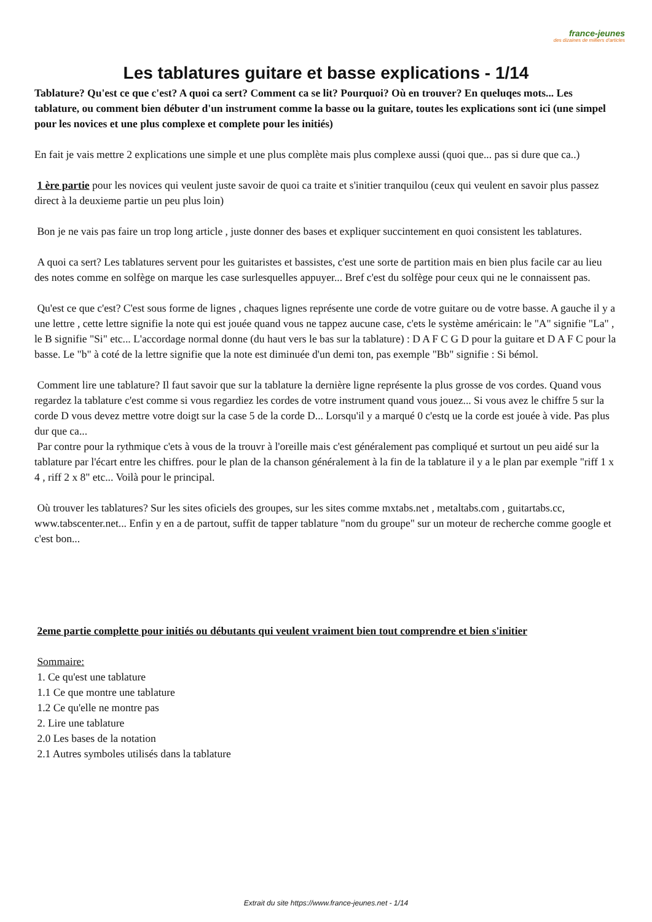france-jeunes
des dizaines de milliers d'articles
Les tablatures guitare et basse explications - 1/14
Tablature? Qu'est ce que c'est? A quoi ca sert? Comment ca se lit? Pourquoi? Où en trouver? En queluqes mots... Les tablature, ou comment bien débuter d'un instrument comme la basse ou la guitare, toutes les explications sont ici (une simpel pour les novices et une plus complexe et complete pour les initiés)
En fait je vais mettre 2 explications une simple et une plus complète mais plus complexe aussi (quoi que... pas si dure que ca..)
1 ère partie pour les novices qui veulent juste savoir de quoi ca traite et s'initier tranquilou (ceux qui veulent en savoir plus passez direct à la deuxieme partie un peu plus loin)
Bon je ne vais pas faire un trop long article , juste donner des bases et expliquer succintement en quoi consistent les tablatures.
A quoi ca sert? Les tablatures servent pour les guitaristes et bassistes, c'est une sorte de partition mais en bien plus facile car au lieu des notes comme en solfège on marque les case surlesquelles appuyer... Bref c'est du solfège pour ceux qui ne le connaissent pas.
Qu'est ce que c'est? C'est sous forme de lignes , chaques lignes représente une corde de votre guitare ou de votre basse. A gauche il y a une lettre , cette lettre signifie la note qui est jouée quand vous ne tappez aucune case, c'ets le système américain: le "A" signifie "La" , le B signifie "Si" etc... L'accordage normal donne (du haut vers le bas sur la tablature) : D A F C G D pour la guitare et D A F C pour la basse. Le "b" à coté de la lettre signifie que la note est diminuée d'un demi ton, pas exemple "Bb" signifie : Si bémol.
Comment lire une tablature? Il faut savoir que sur la tablature la dernière ligne représente la plus grosse de vos cordes. Quand vous regardez la tablature c'est comme si vous regardiez les cordes de votre instrument quand vous jouez... Si vous avez le chiffre 5 sur la corde D vous devez mettre votre doigt sur la case 5 de la corde D... Lorsqu'il y a marqué 0 c'estq ue la corde est jouée à vide. Pas plus dur que ca...
Par contre pour la rythmique c'ets à vous de la trouvr à l'oreille mais c'est généralement pas compliqué et surtout un peu aidé sur la tablature par l'écart entre les chiffres. pour le plan de la chanson généralement à la fin de la tablature il y a le plan par exemple "riff 1 x 4 , riff 2 x 8" etc... Voilà pour le principal.
Où trouver les tablatures? Sur les sites oficiels des groupes, sur les sites comme mxtabs.net , metaltabs.com , guitartabs.cc, www.tabscenter.net... Enfin y en a de partout, suffit de tapper tablature "nom du groupe" sur un moteur de recherche comme google et c'est bon...
2eme partie complette pour initiés ou débutants qui veulent vraiment bien tout comprendre et bien s'initier
Sommaire:
1. Ce qu'est une tablature
1.1 Ce que montre une tablature
1.2 Ce qu'elle ne montre pas
2. Lire une tablature
2.0 Les bases de la notation
2.1 Autres symboles utilisés dans la tablature
Extrait du site https://www.france-jeunes.net - 1/14